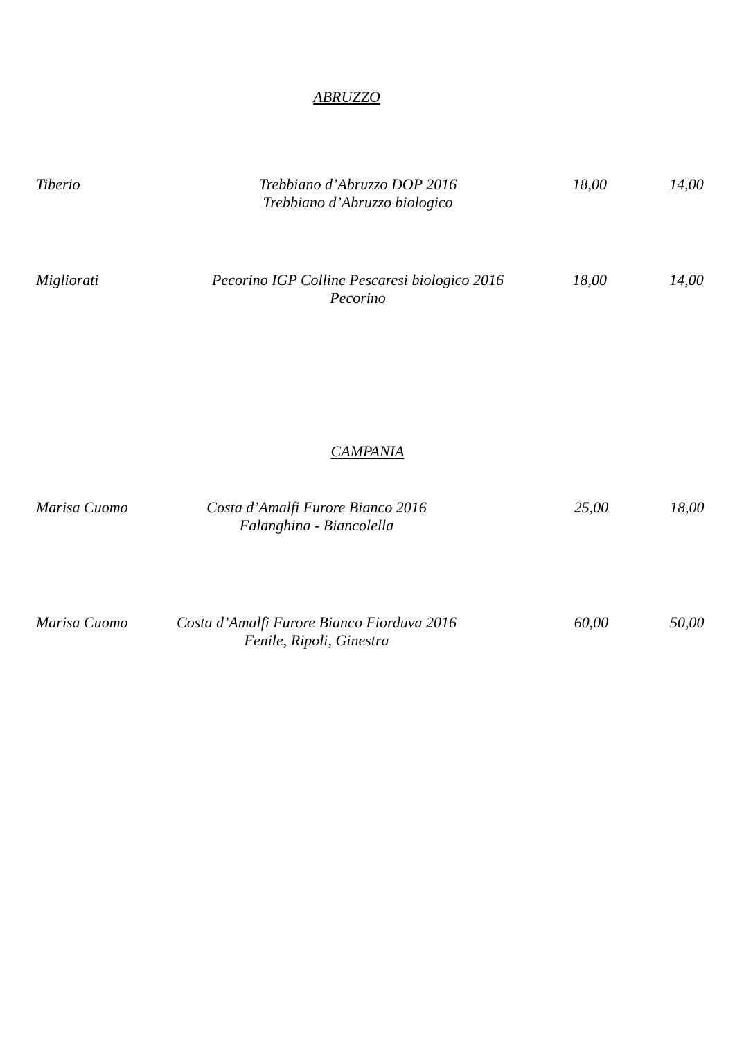ABRUZZO
Tiberio Trebbiano d’Abruzzo DOP 2016
Trebbiano d’Abruzzo biologico
18,00 14,00
Migliorati Pecorino IGP Colline Pescaresi biologico 2016
Pecorino
18,00 14,00
CAMPANIA
Marisa Cuomo Costa d’Amalfi Furore Bianco 2016
Falanghina - Biancolella
25,00 18,00
Marisa Cuomo Costa d’Amalfi Furore Bianco Fiorduva 2016
Fenile, Ripoli, Ginestra
60,00 50,00